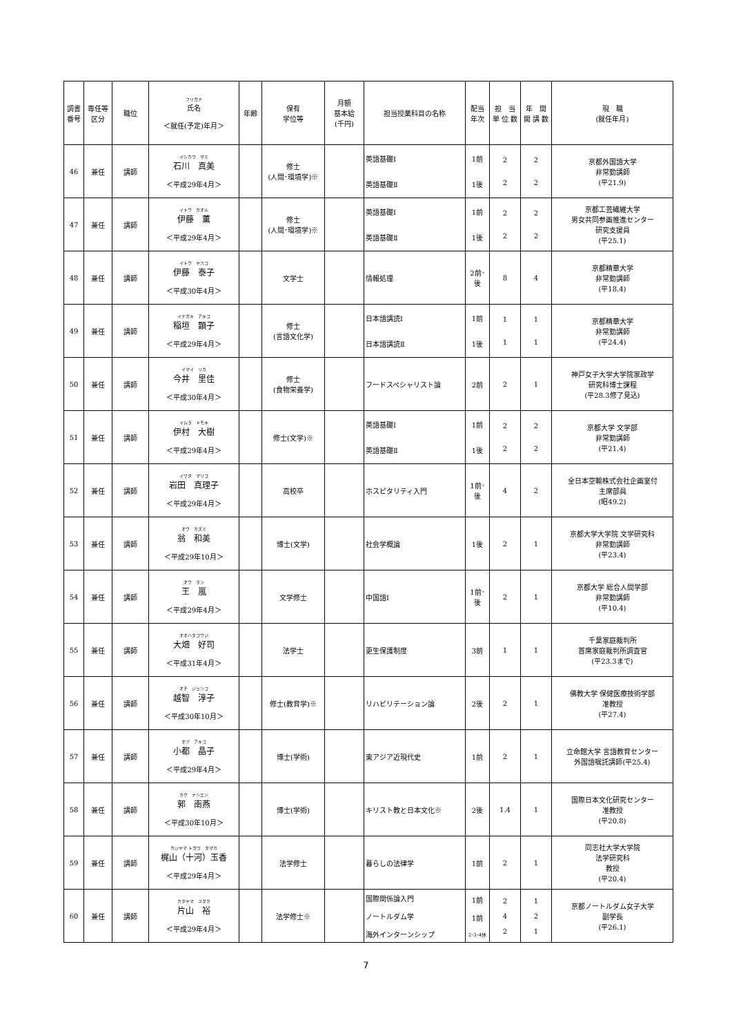| 調書 番号 | 専任等 区分 | 職位 | フリガナ 氏名 ＜就任(予定)年月＞ | 年齢 | 保有 学位等 | 月額 基本給 (千円) | 担当授業科目の名称 | 配当 年次 | 担 当 単 位 数 | 年 間 開 講 数 | 現 職 (就任年月) |
| --- | --- | --- | --- | --- | --- | --- | --- | --- | --- | --- | --- |
| 46 | 兼任 | 講師 | イシカワ マミ 石川 真美 ＜平成29年4月＞ | | 修士 (人間･環境学)※ | | 英語基礎Ⅰ 英語基礎Ⅱ | 1前 1後 | 2 2 | 2 2 | 京都外国語大学 非常勤講師 (平21.9) |
| 47 | 兼任 | 講師 | イトウ カオル 伊藤 薫 ＜平成29年4月＞ | | 修士 (人間･環境学)※ | | 英語基礎Ⅰ 英語基礎Ⅱ | 1前 1後 | 2 2 | 2 2 | 京都工芸繊維大学 男女共同参画推進センター 研究支援員 (平25.1) |
| 48 | 兼任 | 講師 | イトウ ヤスコ 伊藤 泰子 ＜平成30年4月＞ | | 文学士 | | 情報処理 | 2前･後 | 8 | 4 | 京都精華大学 非常勤講師 (平18.4) |
| 49 | 兼任 | 講師 | イナガキ アキコ 稲垣 顕子 ＜平成29年4月＞ | | 修士 (言語文化学) | | 日本語講読Ⅰ 日本語講読Ⅱ | 1前 1後 | 1 1 | 1 1 | 京都精華大学 非常勤講師 (平24.4) |
| 50 | 兼任 | 講師 | イマイ リカ 今井 里佳 ＜平成30年4月＞ | | 修士 (食物栄養学) | | フードスペシャリスト論 | 2前 | 2 | 1 | 神戸女子大学大学院家政学 研究科博士課程 (平28.3修了見込) |
| 51 | 兼任 | 講師 | イムラ トモキ 伊村 大樹 ＜平成29年4月＞ | | 修士(文学)※ | | 英語基礎Ⅰ 英語基礎Ⅱ | 1前 1後 | 2 2 | 2 2 | 京都大学 文学部 非常勤講師 (平21.4) |
| 52 | 兼任 | 講師 | イワタ マリコ 岩田 真理子 ＜平成29年4月＞ | | 高校卒 | | ホスピタリティ入門 | 1前･後 | 4 | 2 | 全日本空輸株式会社企画室付 主席部員 (昭49.2) |
| 53 | 兼任 | 講師 | オウ カズミ 翁 和美 ＜平成29年10月＞ | | 博士(文学) | | 社会学概論 | 1後 | 2 | 1 | 京都大学大学院 文学研究科 非常勤講師 (平23.4) |
| 54 | 兼任 | 講師 | オウ ラン 王 嵐 ＜平成29年4月＞ | | 文学修士 | | 中国語Ⅰ | 1前･後 | 2 | 1 | 京都大学 総合人間学部 非常勤講師 (平10.4) |
| 55 | 兼任 | 講師 | オオハタコウジ 大畑 好司 ＜平成31年4月＞ | | 法学士 | | 更生保護制度 | 3前 | 1 | 1 | 千葉家庭裁判所 首席家庭裁判所調査官 (平23.3まで) |
| 56 | 兼任 | 講師 | オチ ジュンコ 越智 淳子 ＜平成30年10月＞ | | 修士(教育学)※ | | リハビリテーション論 | 2後 | 2 | 1 | 佛教大学 保健医療技術学部 准教授 (平27.4) |
| 57 | 兼任 | 講師 | オヅ アキコ 小都 晶子 ＜平成29年4月＞ | | 博士(学術) | | 東アジア近現代史 | 1前 | 2 | 1 | 立命館大学 言語教育センター 外国語嘱託講師(平25.4) |
| 58 | 兼任 | 講師 | カク ナンエン 郭 南燕 ＜平成30年10月＞ | | 博士(学術) | | キリスト教と日本文化※ | 2後 | 1.4 | 1 | 国際日本文化研究センター 准教授 (平20.8) |
| 59 | 兼任 | 講師 | カジヤマ トガワ タマカ 梶山（十河）玉香 ＜平成29年4月＞ | | 法学修士 | | 暮らしの法律学 | 1前 | 2 | 1 | 同志社大学大学院 法学研究科 教授 (平20.4) |
| 60 | 兼任 | 講師 | カタヤマ ユタカ 片山 裕 ＜平成29年4月＞ | | 法学修士※ | | 国際関係論入門 ノートルダム学 海外インターンシップ | 1前 1前 2･3･4休 | 2 4 2 | 1 2 1 | 京都ノートルダム女子大学 副学長 (平26.1) |
7